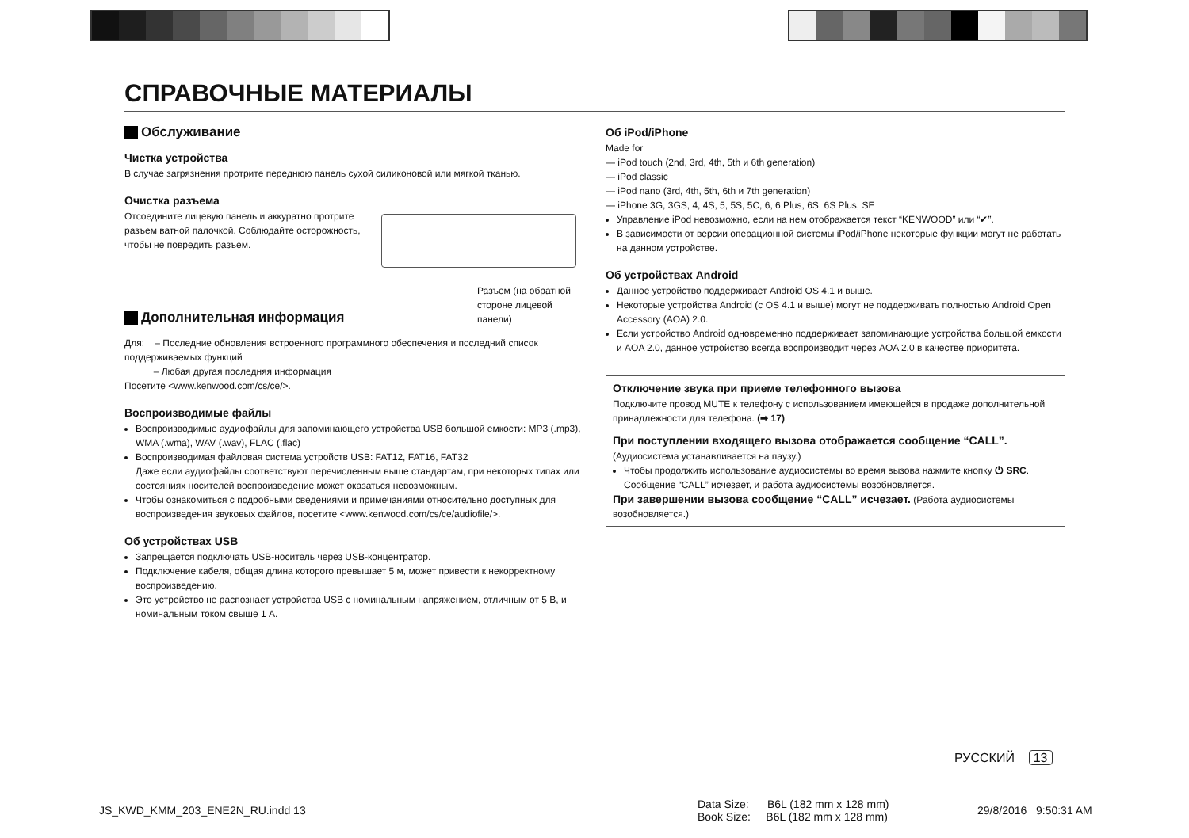СПРАВОЧНЫЕ МАТЕРИАЛЫ
Обслуживание
Чистка устройства
В случае загрязнения протрите переднюю панель сухой силиконовой или мягкой тканью.
Очистка разъема
Отсоедините лицевую панель и аккуратно протрите разъем ватной палочкой. Соблюдайте осторожность, чтобы не повредить разъем.
Разъем (на обратной стороне лицевой панели)
Дополнительная информация
Для: – Последние обновления встроенного программного обеспечения и последний список поддерживаемых функций
– Любая другая последняя информация
Посетите <www.kenwood.com/cs/ce/>.
Воспроизводимые файлы
Воспроизводимые аудиофайлы для запоминающего устройства USB большой емкости: MP3 (.mp3), WMA (.wma), WAV (.wav), FLAC (.flac)
Воспроизводимая файловая система устройств USB: FAT12, FAT16, FAT32
Даже если аудиофайлы соответствуют перечисленным выше стандартам, при некоторых типах или состояниях носителей воспроизведение может оказаться невозможным.
Чтобы ознакомиться с подробными сведениями и примечаниями относительно доступных для воспроизведения звуковых файлов, посетите <www.kenwood.com/cs/ce/audiofile/>.
Об устройствах USB
Запрещается подключать USB-носитель через USB-концентратор.
Подключение кабеля, общая длина которого превышает 5 м, может привести к некорректному воспроизведению.
Это устройство не распознает устройства USB с номинальным напряжением, отличным от 5 В, и номинальным током свыше 1 А.
Об iPod/iPhone
Made for
— iPod touch (2nd, 3rd, 4th, 5th и 6th generation)
— iPod classic
— iPod nano (3rd, 4th, 5th, 6th и 7th generation)
— iPhone 3G, 3GS, 4, 4S, 5, 5S, 5C, 6, 6 Plus, 6S, 6S Plus, SE
Управление iPod невозможно, если на нем отображается текст “KENWOOD” или “✔”.
В зависимости от версии операционной системы iPod/iPhone некоторые функции могут не работать на данном устройстве.
Об устройствах Android
Данное устройство поддерживает Android OS 4.1 и выше.
Некоторые устройства Android (с OS 4.1 и выше) могут не поддерживать полностью Android Open Accessory (AOA) 2.0.
Если устройство Android одновременно поддерживает запоминающие устройства большой емкости и AOA 2.0, данное устройство всегда воспроизводит через AOA 2.0 в качестве приоритета.
Отключение звука при приеме телефонного вызова
Подключите провод MUTE к телефону с использованием имеющейся в продаже дополнительной принадлежности для телефона. (➡ 17)
При поступлении входящего вызова отображается сообщение “CALL”.
(Аудиосистема устанавливается на паузу.)
Чтобы продолжить использование аудиосистемы во время вызова нажмите кнопку ⏻ SRC.
Сообщение “CALL” исчезает, и работа аудиосистемы возобновляется.
При завершении вызова сообщение “CALL” исчезает. (Работа аудиосистемы возобновляется.)
РУССКИЙ 13
JS_KWD_KMM_203_ENE2N_RU.indd 13
Data Size: B6L (182 mm x 128 mm)
Book Size: B6L (182 mm x 128 mm)
29/8/2016 9:50:31 AM